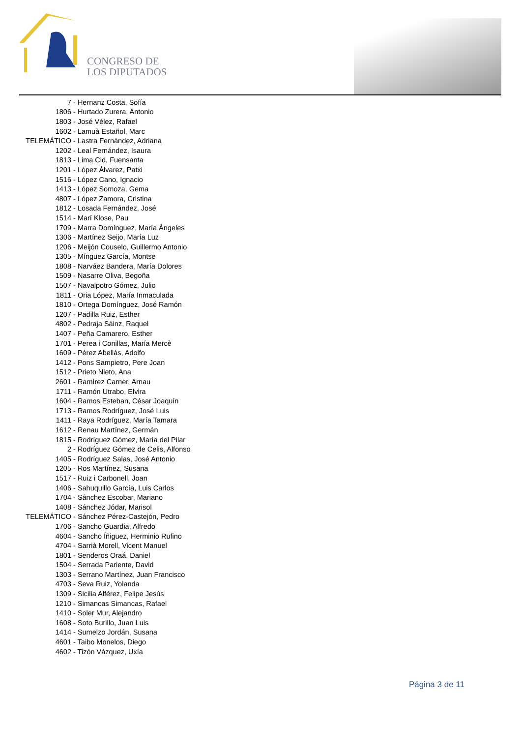CONGRESO DE
LOS DIPUTADOS
| 7 | - Hernanz Costa, Sofía |
| 1806 | - Hurtado Zurera, Antonio |
| 1803 | - José Vélez, Rafael |
| 1602 | - Lamuà Estañol, Marc |
| TELEMÁTICO | - Lastra Fernández, Adriana |
| 1202 | - Leal Fernández, Isaura |
| 1813 | - Lima Cid, Fuensanta |
| 1201 | - López Álvarez, Patxi |
| 1516 | - López Cano, Ignacio |
| 1413 | - López Somoza, Gema |
| 4807 | - López Zamora, Cristina |
| 1812 | - Losada Fernández, José |
| 1514 | - Marí Klose, Pau |
| 1709 | - Marra Domínguez, María Ángeles |
| 1306 | - Martínez Seijo, María Luz |
| 1206 | - Meijón Couselo, Guillermo Antonio |
| 1305 | - Mínguez García, Montse |
| 1808 | - Narváez Bandera, María Dolores |
| 1509 | - Nasarre Oliva, Begoña |
| 1507 | - Navalpotro Gómez, Julio |
| 1811 | - Oria López, María Inmaculada |
| 1810 | - Ortega Domínguez, José Ramón |
| 1207 | - Padilla Ruiz, Esther |
| 4802 | - Pedraja Sáinz, Raquel |
| 1407 | - Peña Camarero, Esther |
| 1701 | - Perea i Conillas, María Mercè |
| 1609 | - Pérez Abellás, Adolfo |
| 1412 | - Pons Sampietro, Pere Joan |
| 1512 | - Prieto Nieto, Ana |
| 2601 | - Ramírez Carner, Arnau |
| 1711 | - Ramón Utrabo, Elvira |
| 1604 | - Ramos Esteban, César Joaquín |
| 1713 | - Ramos Rodríguez, José Luis |
| 1411 | - Raya Rodríguez, María Tamara |
| 1612 | - Renau Martínez, Germán |
| 1815 | - Rodríguez Gómez, María del Pilar |
| 2 | - Rodríguez Gómez de Celis, Alfonso |
| 1405 | - Rodríguez Salas, José Antonio |
| 1205 | - Ros Martínez, Susana |
| 1517 | - Ruiz i Carbonell, Joan |
| 1406 | - Sahuquillo García, Luis Carlos |
| 1704 | - Sánchez Escobar, Mariano |
| 1408 | - Sánchez Jódar, Marisol |
| TELEMÁTICO | - Sánchez Pérez-Castejón, Pedro |
| 1706 | - Sancho Guardia, Alfredo |
| 4604 | - Sancho Íñiguez, Herminio Rufino |
| 4704 | - Sarrià Morell, Vicent Manuel |
| 1801 | - Senderos Oraá, Daniel |
| 1504 | - Serrada Pariente, David |
| 1303 | - Serrano Martínez, Juan Francisco |
| 4703 | - Seva Ruiz, Yolanda |
| 1309 | - Sicilia Alférez, Felipe Jesús |
| 1210 | - Simancas Simancas, Rafael |
| 1410 | - Soler Mur, Alejandro |
| 1608 | - Soto Burillo, Juan Luis |
| 1414 | - Sumelzo Jordán, Susana |
| 4601 | - Taibo Monelos, Diego |
| 4602 | - Tizón Vázquez, Uxía |
Página 3 de 11